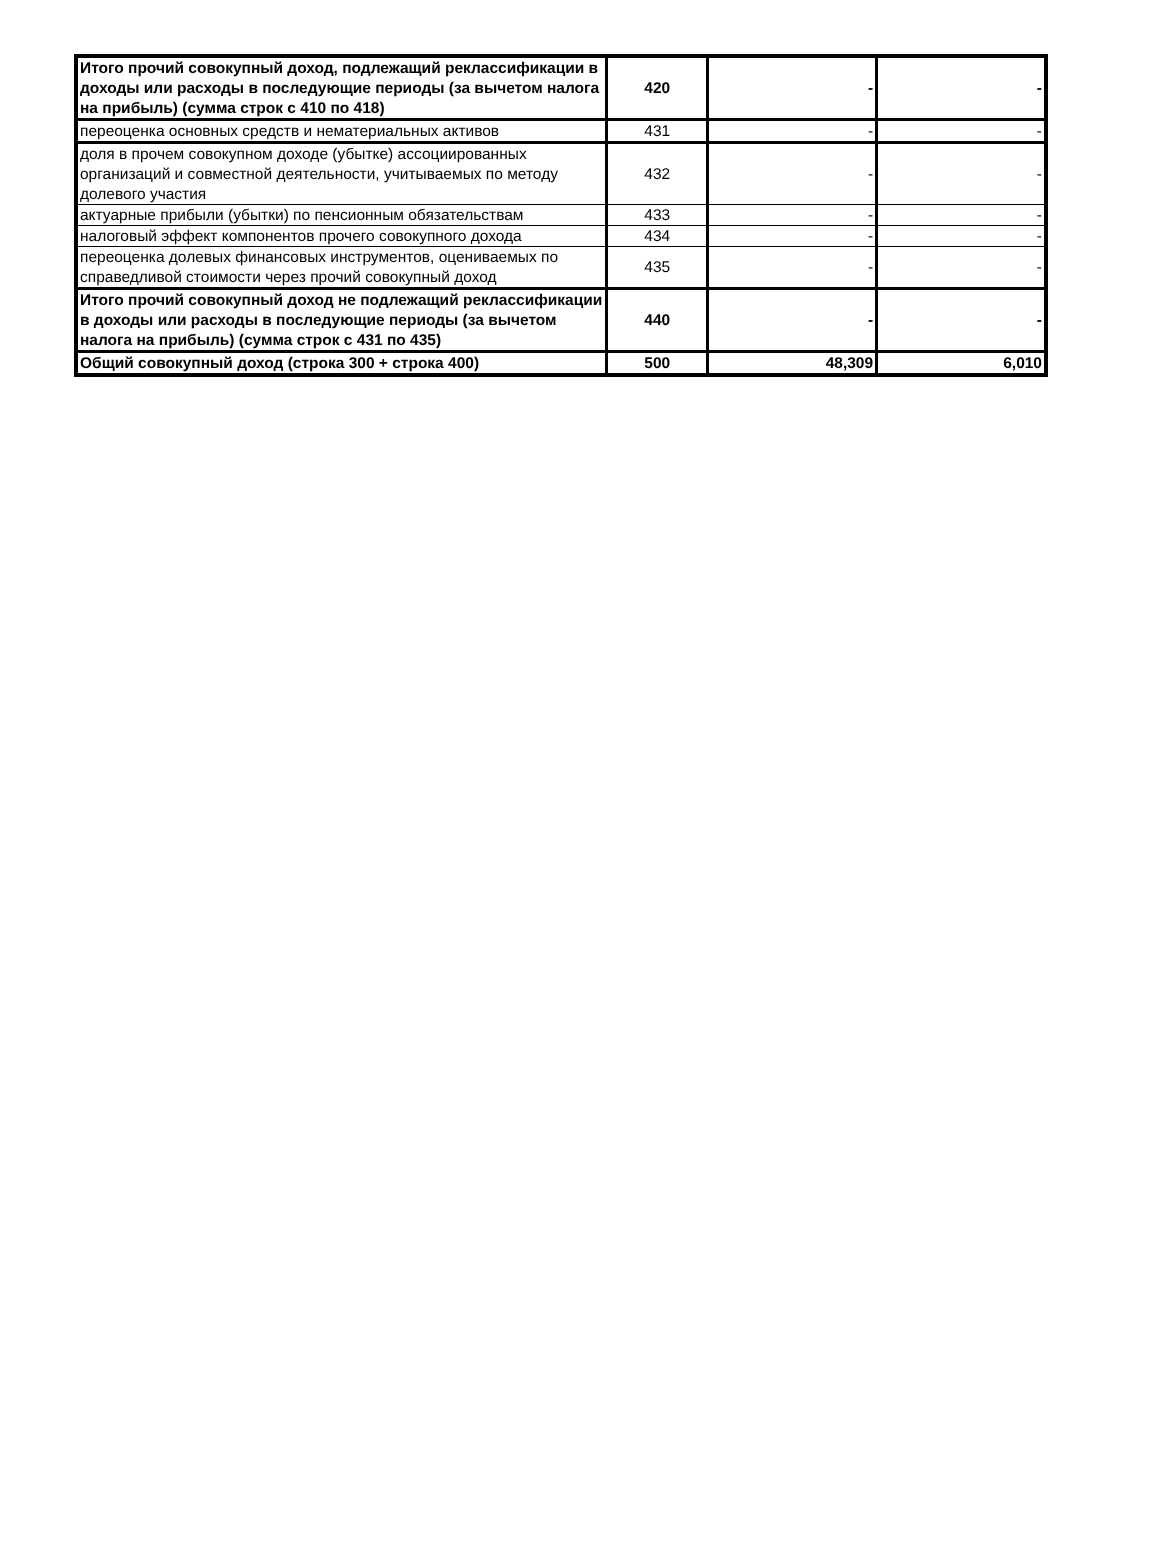| Итого прочий совокупный доход, подлежащий реклассификации в доходы или расходы в последующие периоды (за вычетом налога на прибыль) (сумма строк с 410 по 418) | 420 | - | - |
| переоценка основных средств и нематериальных активов | 431 | - | - |
| доля в прочем совокупном доходе (убытке) ассоциированных организаций и совместной деятельности, учитываемых по методу долевого участия | 432 | - | - |
| актуарные прибыли (убытки) по пенсионным обязательствам | 433 | - | - |
| налоговый эффект компонентов прочего совокупного дохода | 434 | - | - |
| переоценка долевых финансовых инструментов, оцениваемых по справедливой стоимости через прочий совокупный доход | 435 | - | - |
| Итого прочий совокупный доход не подлежащий реклассификации в доходы или расходы в последующие периоды (за вычетом налога на прибыль) (сумма строк с 431 по 435) | 440 | - | - |
| Общий совокупный доход (строка 300 + строка 400) | 500 | 48,309 | 6,010 |